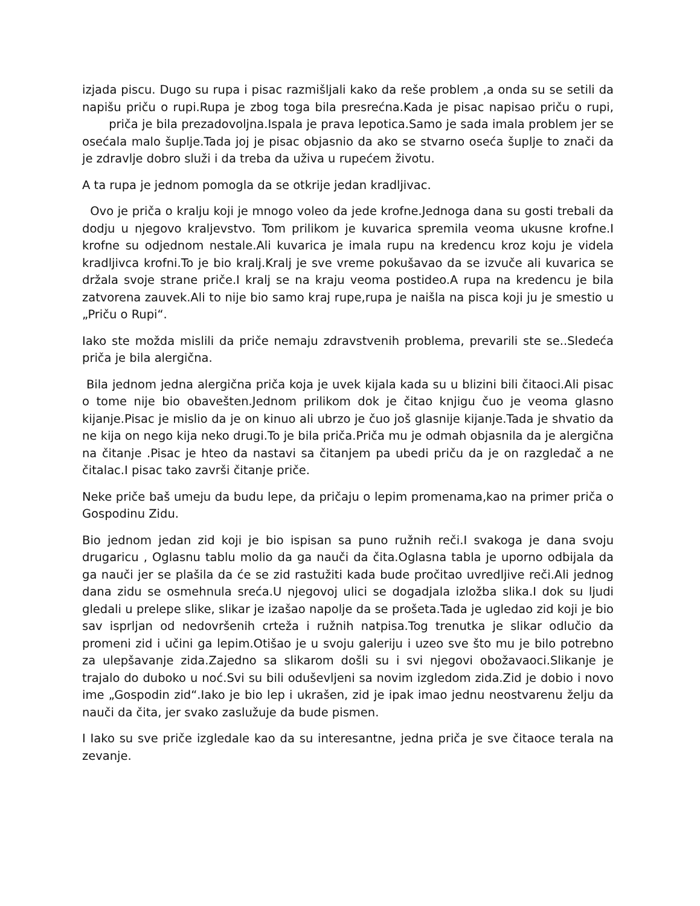izjada piscu. Dugo su rupa i pisac razmišljali kako da reše problem ,a onda su se setili da napišu priču o rupi.Rupa je zbog toga bila presrećna.Kada je pisac napisao priču o rupi, priča je bila prezadovoljna.Ispala je prava lepotica.Samo je sada imala problem jer se osećala malo šuplje.Tada joj je pisac objasnio da ako se stvarno oseća šuplje to znači da je zdravlje dobro služi i da treba da uživa u rupećem životu.
A ta rupa je jednom pomogla da se otkrije jedan kradljivac.
Ovo je priča o kralju koji je mnogo voleo da jede krofne.Jednoga dana su gosti trebali da dodju u njegovo kraljevstvo. Tom prilikom je kuvarica spremila veoma ukusne krofne.I krofne su odjednom nestale.Ali kuvarica je imala rupu na kredencu kroz koju je videla kradljivca krofni.To je bio kralj.Kralj je sve vreme pokušavao da se izvuče ali kuvarica se držala svoje strane priče.I kralj se na kraju veoma postideo.A rupa na kredencu je bila zatvorena zauvek.Ali to nije bio samo kraj rupe,rupa je naišla na pisca koji ju je smestio u „Priču o Rupi“.
Iako ste možda mislili da priče nemaju zdravstvenih problema, prevarili ste se..Sledeća priča je bila alergična.
Bila jednom jedna alergična priča koja je uvek kijala kada su u blizini bili čitaoci.Ali pisac o tome nije bio obavešten.Jednom prilikom dok je čitao knjigu čuo je veoma glasno kijanje.Pisac je mislio da je on kinuo ali ubrzo je čuo još glasnije kijanje.Tada je shvatio da ne kija on nego kija neko drugi.To je bila priča.Priča mu je odmah objasnila da je alergična na čitanje .Pisac je hteo da nastavi sa čitanjem pa ubedi priču da je on razgledač a ne čitalac.I pisac tako završi čitanje priče.
Neke priče baš umeju da budu lepe, da pričaju o lepim promenama,kao na primer priča o Gospodinu Zidu.
Bio jednom jedan zid koji je bio ispisan sa puno ružnih reči.I svakoga je dana svoju drugaricu , Oglasnu tablu molio da ga nauči da čita.Oglasna tabla je uporno odbijala da ga nauči jer se plašila da će se zid rastužiti kada bude pročitao uvredljive reči.Ali jednog dana zidu se osmehnula sreća.U njegovoj ulici se dogadjala izložba slika.I dok su ljudi gledali u prelepe slike, slikar je izašao napolje da se prošeta.Tada je ugledao zid koji je bio sav isprljan od nedovršenih crteža i ružnih natpisa.Tog trenutka je slikar odlučio da promeni zid i učini ga lepim.Otišao je u svoju galeriju i uzeo sve što mu je bilo potrebno za ulepšavanje zida.Zajedno sa slikarom došli su i svi njegovi obožavaoci.Slikanje je trajalo do duboko u noć.Svi su bili oduševljeni sa novim izgledom zida.Zid je dobio i novo ime „Gospodin zid“.Iako je bio lep i ukrašen, zid je ipak imao jednu neostvarenu želju da nauči da čita, jer svako zaslužuje da bude pismen.
I Iako su sve priče izgledale kao da su interesantne, jedna priča je sve čitaoce terala na zevanje.